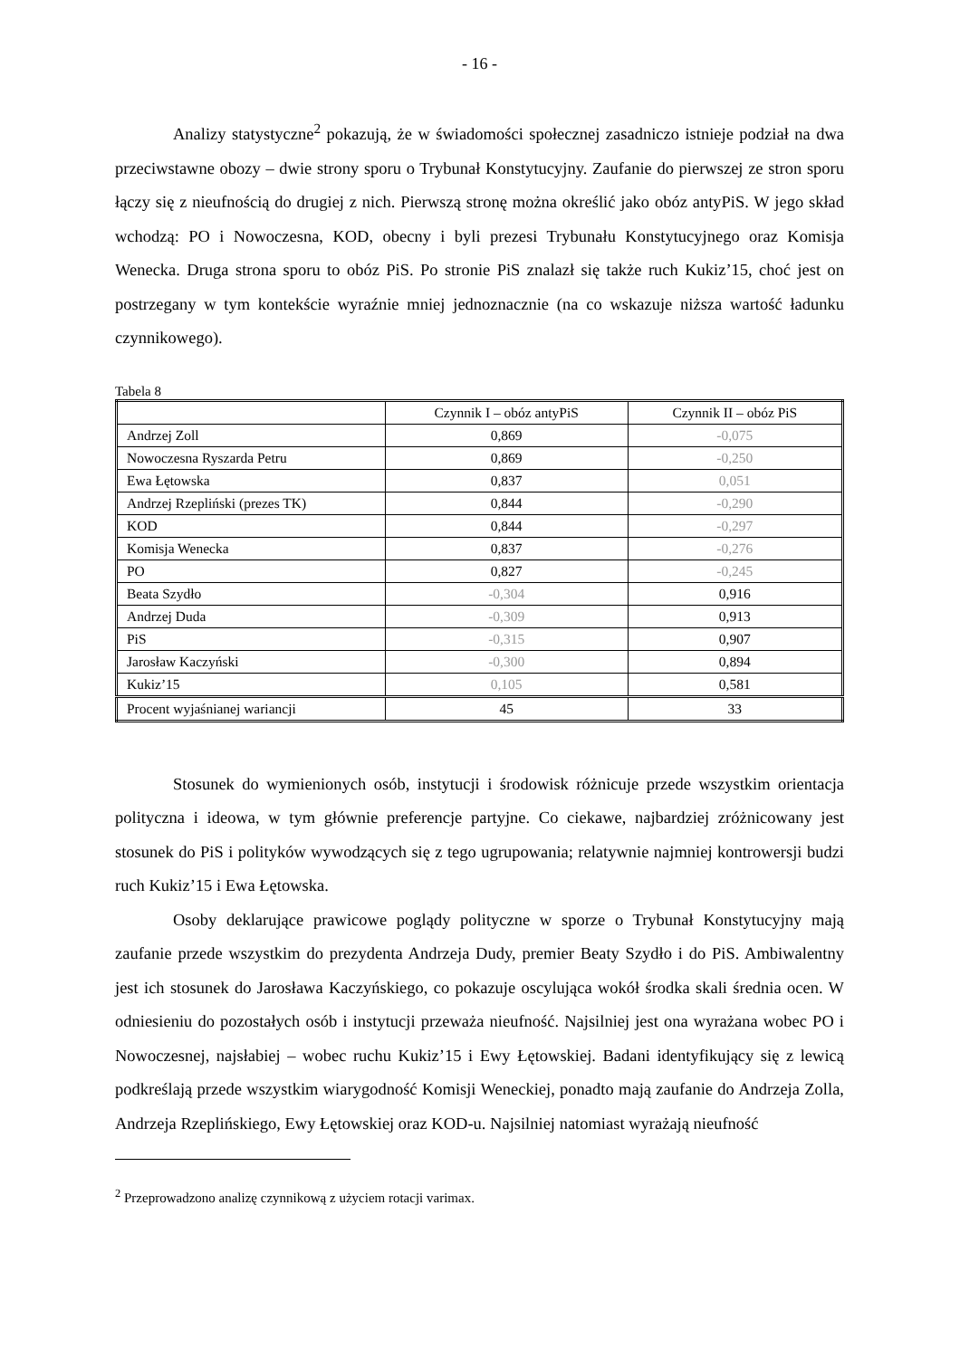- 16 -
Analizy statystyczne<sup>2</sup> pokazują, że w świadomości społecznej zasadniczo istnieje podział na dwa przeciwstawne obozy – dwie strony sporu o Trybunał Konstytucyjny. Zaufanie do pierwszej ze stron sporu łączy się z nieufnością do drugiej z nich. Pierwszą stronę można określić jako obóz antyPiS. W jego skład wchodzą: PO i Nowoczesna, KOD, obecny i byli prezesi Trybunału Konstytucyjnego oraz Komisja Wenecka. Druga strona sporu to obóz PiS. Po stronie PiS znalazł się także ruch Kukiz’15, choć jest on postrzegany w tym kontekście wyraźnie mniej jednoznacznie (na co wskazuje niższa wartość ładunku czynnikowego).
Tabela 8
| | Czynnik I – obóz antyPiS | Czynnik II – obóz PiS |
| --- | --- | --- |
| Andrzej Zoll | 0,869 | -0,075 |
| Nowoczesna Ryszarda Petru | 0,869 | -0,250 |
| Ewa Łętowska | 0,837 | 0,051 |
| Andrzej Rzepliński (prezes TK) | 0,844 | -0,290 |
| KOD | 0,844 | -0,297 |
| Komisja Wenecka | 0,837 | -0,276 |
| PO | 0,827 | -0,245 |
| Beata Szydło | -0,304 | 0,916 |
| Andrzej Duda | -0,309 | 0,913 |
| PiS | -0,315 | 0,907 |
| Jarosław Kaczyński | -0,300 | 0,894 |
| Kukiz’15 | 0,105 | 0,581 |
| Procent wyjaśnianej wariancji | 45 | 33 |
Stosunek do wymienionych osób, instytucji i środowisk różnicuje przede wszystkim orientacja polityczna i ideowa, w tym głównie preferencje partyjne. Co ciekawe, najbardziej zróżnicowany jest stosunek do PiS i polityków wywodzących się z tego ugrupowania; relatywnie najmniej kontrowersji budzi ruch Kukiz’15 i Ewa Łętowska.
Osoby deklarujące prawicowe poglądy polityczne w sporze o Trybunał Konstytucyjny mają zaufanie przede wszystkim do prezydenta Andrzeja Dudy, premier Beaty Szydło i do PiS. Ambiwalentny jest ich stosunek do Jarosława Kaczyńskiego, co pokazuje oscylująca wokół środka skali średnia ocen. W odniesieniu do pozostałych osób i instytucji przeważa nieufność. Najsilniej jest ona wyrażana wobec PO i Nowoczesnej, najsłabiej – wobec ruchu Kukiz’15 i Ewy Łętowskiej. Badani identyfikujący się z lewicą podkreślają przede wszystkim wiarygodność Komisji Weneckiej, ponadto mają zaufanie do Andrzeja Zolla, Andrzeja Rzeplińskiego, Ewy Łętowskiej oraz KOD-u. Najsilniej natomiast wyrażają nieufność
<sup>2</sup> Przeprowadzono analizę czynnikową z użyciem rotacji varimax.